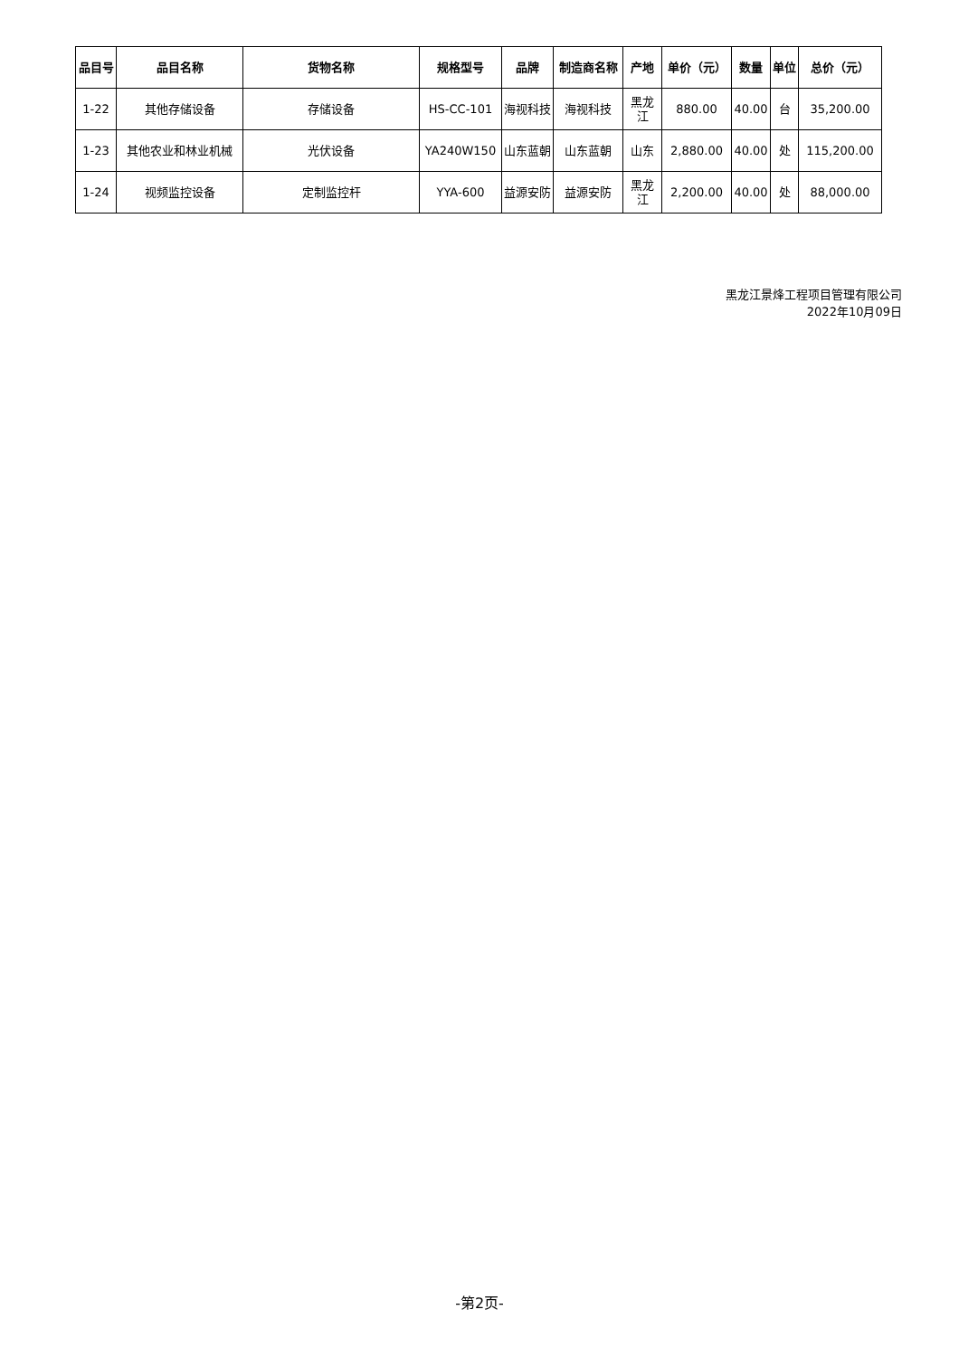| 品目号 | 品目名称 | 货物名称 | 规格型号 | 品牌 | 制造商名称 | 产地 | 单价（元） | 数量 | 单位 | 总价（元） |
| --- | --- | --- | --- | --- | --- | --- | --- | --- | --- | --- |
| 1-22 | 其他存储设备 | 存储设备 | HS-CC-101 | 海视科技 | 海视科技 | 黑龙江 | 880.00 | 40.00 | 台 | 35,200.00 |
| 1-23 | 其他农业和林业机械 | 光伏设备 | YA240W150 | 山东蓝朝 | 山东蓝朝 | 山东 | 2,880.00 | 40.00 | 处 | 115,200.00 |
| 1-24 | 视频监控设备 | 定制监控杆 | YYA-600 | 益源安防 | 益源安防 | 黑龙江 | 2,200.00 | 40.00 | 处 | 88,000.00 |
黑龙江景烽工程项目管理有限公司
2022年10月09日
-第2页-